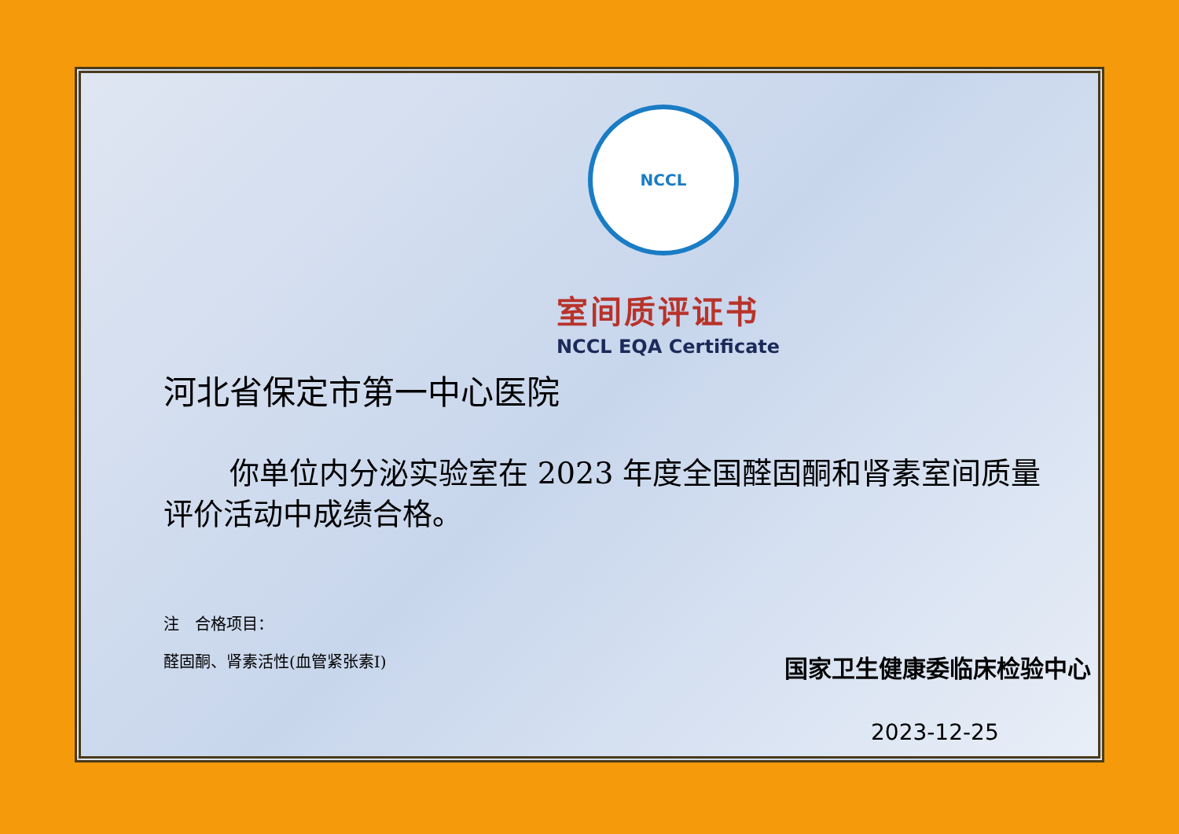NCCL
室间质评证书
NCCL EQA Certificate
河北省保定市第一中心医院
你单位内分泌实验室在 2023 年度全国醛固酮和肾素室间质量评价活动中成绩合格。
注　合格项目：
醛固酮、肾素活性(血管紧张素I)
国家卫生健康委临床检验中心
2023-12-25